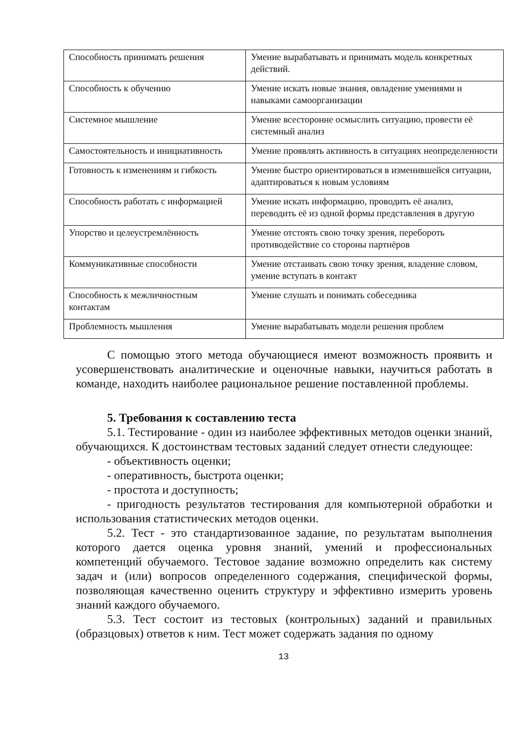| Способность принимать решения | Умение вырабатывать и принимать модель конкретных действий. |
| Способность к обучению | Умение искать новые знания, овладение умениями и навыками самоорганизации |
| Системное мышление | Умение всесторонне осмыслить ситуацию, провести её системный анализ |
| Самостоятельность и инициативность | Умение проявлять активность в ситуациях неопределенности |
| Готовность к изменениям и гибкость | Умение быстро ориентироваться в изменившейся ситуации, адаптироваться к новым условиям |
| Способность работать с информацией | Умение искать информацию, проводить её анализ, переводить её из одной формы представления в другую |
| Упорство и целеустремлённость | Умение отстоять свою точку зрения, перебороть противодействие со стороны партнёров |
| Коммуникативные способности | Умение отстаивать свою точку зрения, владение словом, умение вступать в контакт |
| Способность к межличностным контактам | Умение слушать и понимать собеседника |
| Проблемность мышления | Умение вырабатывать модели решения проблем |
С помощью этого метода обучающиеся имеют возможность проявить и усовершенствовать аналитические и оценочные навыки, научиться работать в команде, находить наиболее рациональное решение поставленной проблемы.
5. Требования к составлению теста
5.1. Тестирование - один из наиболее эффективных методов оценки знаний, обучающихся. К достоинствам тестовых заданий следует отнести следующее:
- объективность оценки;
- оперативность, быстрота оценки;
- простота и доступность;
- пригодность результатов тестирования для компьютерной обработки и использования статистических методов оценки.
5.2. Тест - это стандартизованное задание, по результатам выполнения которого дается оценка уровня знаний, умений и профессиональных компетенций обучаемого. Тестовое задание возможно определить как систему задач и (или) вопросов определенного содержания, специфической формы, позволяющая качественно оценить структуру и эффективно измерить уровень знаний каждого обучаемого.
5.3. Тест состоит из тестовых (контрольных) заданий и правильных (образцовых) ответов к ним. Тест может содержать задания по одному
13